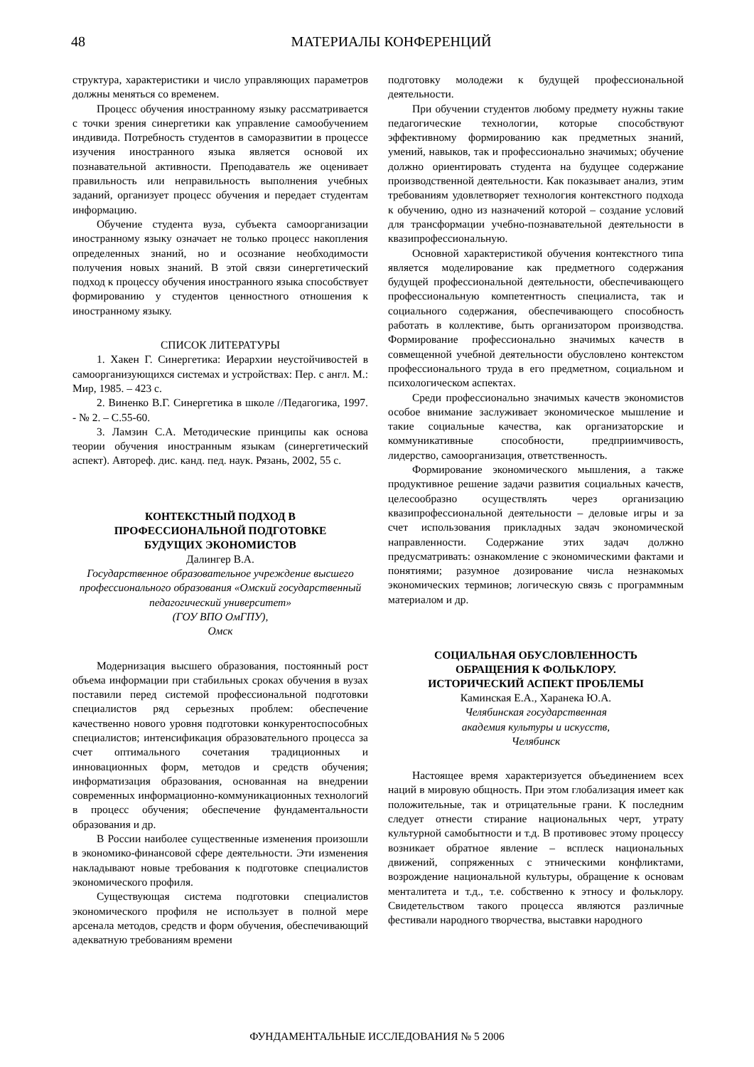48 МАТЕРИАЛЫ КОНФЕРЕНЦИЙ
структура, характеристики и число управляющих параметров должны меняться со временем.
Процесс обучения иностранному языку рассматривается с точки зрения синергетики как управление самообучением индивида. Потребность студентов в саморазвитии в процессе изучения иностранного языка является основой их познавательной активности. Преподаватель же оценивает правильность или неправильность выполнения учебных заданий, организует процесс обучения и передает студентам информацию.
Обучение студента вуза, субъекта самоорганизации иностранному языку означает не только процесс накопления определенных знаний, но и осознание необходимости получения новых знаний. В этой связи синергетический подход к процессу обучения иностранного языка способствует формированию у студентов ценностного отношения к иностранному языку.
СПИСОК ЛИТЕРАТУРЫ
1. Хакен Г. Синергетика: Иерархии неустойчивостей в самоорганизующихся системах и устройствах: Пер. с англ. М.: Мир, 1985. – 423 с.
2. Виненко В.Г. Синергетика в школе //Педагогика, 1997. - № 2. – С.55-60.
3. Ламзин С.А. Методические принципы как основа теории обучения иностранным языкам (синергетический аспект). Автореф. дис. канд. пед. наук. Рязань, 2002, 55 с.
КОНТЕКСТНЫЙ ПОДХОД В
ПРОФЕССИОНАЛЬНОЙ ПОДГОТОВКЕ
БУДУЩИХ ЭКОНОМИСТОВ
Далингер В.А.
Государственное образовательное учреждение высшего профессионального образования «Омский государственный педагогический университет»
(ГОУ ВПО ОмГПУ),
Омск
Модернизация высшего образования, постоянный рост объема информации при стабильных сроках обучения в вузах поставили перед системой профессиональной подготовки специалистов ряд серьезных проблем: обеспечение качественно нового уровня подготовки конкурентоспособных специалистов; интенсификация образовательного процесса за счет оптимального сочетания традиционных и инновационных форм, методов и средств обучения; информатизация образования, основанная на внедрении современных информационно-коммуникационных технологий в процесс обучения; обеспечение фундаментальности образования и др.
В России наиболее существенные изменения произошли в экономико-финансовой сфере деятельности. Эти изменения накладывают новые требования к подготовке специалистов экономического профиля.
Существующая система подготовки специалистов экономического профиля не использует в полной мере арсенала методов, средств и форм обучения, обеспечивающий адекватную требованиям времени
подготовку молодежи к будущей профессиональной деятельности.
При обучении студентов любому предмету нужны такие педагогические технологии, которые способствуют эффективному формированию как предметных знаний, умений, навыков, так и профессионально значимых; обучение должно ориентировать студента на будущее содержание производственной деятельности. Как показывает анализ, этим требованиям удовлетворяет технология контекстного подхода к обучению, одно из назначений которой – создание условий для трансформации учебно-познавательной деятельности в квазипрофессиональную.
Основной характеристикой обучения контекстного типа является моделирование как предметного содержания будущей профессиональной деятельности, обеспечивающего профессиональную компетентность специалиста, так и социального содержания, обеспечивающего способность работать в коллективе, быть организатором производства. Формирование профессионально значимых качеств в совмещенной учебной деятельности обусловлено контекстом профессионального труда в его предметном, социальном и психологическом аспектах.
Среди профессионально значимых качеств экономистов особое внимание заслуживает экономическое мышление и такие социальные качества, как организаторские и коммуникативные способности, предприимчивость, лидерство, самоорганизация, ответственность.
Формирование экономического мышления, а также продуктивное решение задачи развития социальных качеств, целесообразно осуществлять через организацию квазипрофессиональной деятельности – деловые игры и за счет использования прикладных задач экономической направленности. Содержание этих задач должно предусматривать: ознакомление с экономическими фактами и понятиями; разумное дозирование числа незнакомых экономических терминов; логическую связь с программным материалом и др.
СОЦИАЛЬНАЯ ОБУСЛОВЛЕННОСТЬ
ОБРАЩЕНИЯ К ФОЛЬКЛОРУ.
ИСТОРИЧЕСКИЙ АСПЕКТ ПРОБЛЕМЫ
Каминская Е.А., Харанека Ю.А.
Челябинская государственная
академия культуры и искусств,
Челябинск
Настоящее время характеризуется объединением всех наций в мировую общность. При этом глобализация имеет как положительные, так и отрицательные грани. К последним следует отнести стирание национальных черт, утрату культурной самобытности и т.д. В противовес этому процессу возникает обратное явление – всплеск национальных движений, сопряженных с этническими конфликтами, возрождение национальной культуры, обращение к основам менталитета и т.д., т.е. собственно к этносу и фольклору. Свидетельством такого процесса являются различные фестивали народного творчества, выставки народного
ФУНДАМЕНТАЛЬНЫЕ ИССЛЕДОВАНИЯ № 5 2006